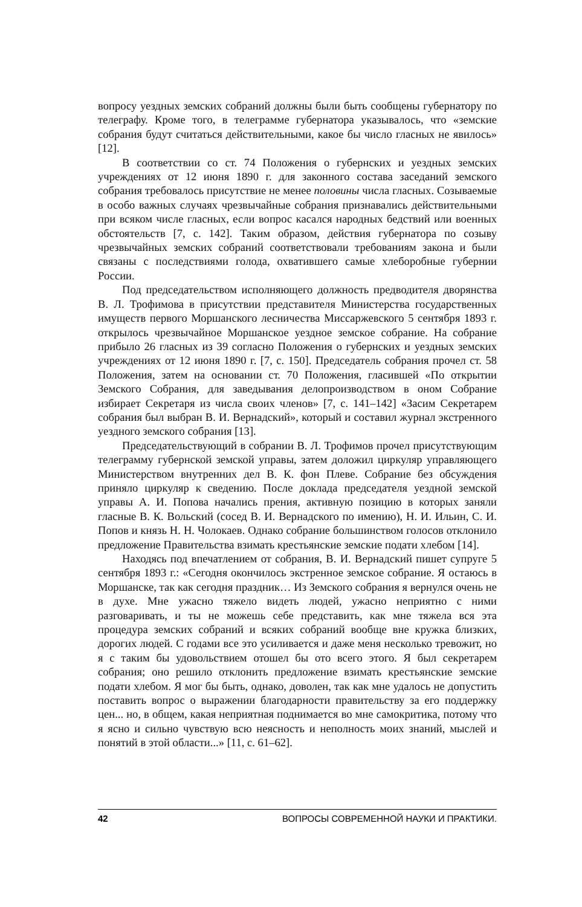вопросу уездных земских собраний должны были быть сообщены губернатору по телеграфу. Кроме того, в телеграмме губернатора указывалось, что «земские собрания будут считаться действительными, какое бы число гласных не явилось» [12].
В соответствии со ст. 74 Положения о губернских и уездных земских учреждениях от 12 июня 1890 г. для законного состава заседаний земского собрания требовалось присутствие не менее половины числа гласных. Созываемые в особо важных случаях чрезвычайные собрания признавались действительными при всяком числе гласных, если вопрос касался народных бедствий или военных обстоятельств [7, с. 142]. Таким образом, действия губернатора по созыву чрезвычайных земских собраний соответствовали требованиям закона и были связаны с последствиями голода, охватившего самые хлеборобные губернии России.
Под председательством исполняющего должность предводителя дворянства В. Л. Трофимова в присутствии представителя Министерства государственных имуществ первого Моршанского лесничества Миссаржевского 5 сентября 1893 г. открылось чрезвычайное Моршанское уездное земское собрание. На собрание прибыло 26 гласных из 39 согласно Положения о губернских и уездных земских учреждениях от 12 июня 1890 г. [7, с. 150]. Председатель собрания прочел ст. 58 Положения, затем на основании ст. 70 Положения, гласившей «По открытии Земского Собрания, для заведывания делопроизводством в оном Собрание избирает Секретаря из числа своих членов» [7, с. 141–142] «Засим Секретарем собрания был выбран В. И. Вернадский», который и составил журнал экстренного уездного земского собрания [13].
Председательствующий в собрании В. Л. Трофимов прочел присутствующим телеграмму губернской земской управы, затем доложил циркуляр управляющего Министерством внутренних дел В. К. фон Плеве. Собрание без обсуждения приняло циркуляр к сведению. После доклада председателя уездной земской управы А. И. Попова начались прения, активную позицию в которых заняли гласные В. К. Вольский (сосед В. И. Вернадского по имению), Н. И. Ильин, С. И. Попов и князь Н. Н. Чолокаев. Однако собрание большинством голосов отклонило предложение Правительства взимать крестьянские земские подати хлебом [14].
Находясь под впечатлением от собрания, В. И. Вернадский пишет супруге 5 сентября 1893 г.: «Сегодня окончилось экстренное земское собрание. Я остаюсь в Моршанске, так как сегодня праздник… Из Земского собрания я вернулся очень не в духе. Мне ужасно тяжело видеть людей, ужасно неприятно с ними разговаривать, и ты не можешь себе представить, как мне тяжела вся эта процедура земских собраний и всяких собраний вообще вне кружка близких, дорогих людей. С годами все это усиливается и даже меня несколько тревожит, но я с таким бы удовольствием отошел бы ото всего этого. Я был секретарем собрания; оно решило отклонить предложение взимать крестьянские земские подати хлебом. Я мог бы быть, однако, доволен, так как мне удалось не допустить поставить вопрос о выражении благодарности правительству за его поддержку цен... но, в общем, какая неприятная поднимается во мне самокритика, потому что я ясно и сильно чувствую всю неясность и неполность моих знаний, мыслей и понятий в этой области...» [11, с. 61–62].
42 ВОПРОСЫ СОВРЕМЕННОЙ НАУКИ И ПРАКТИКИ.